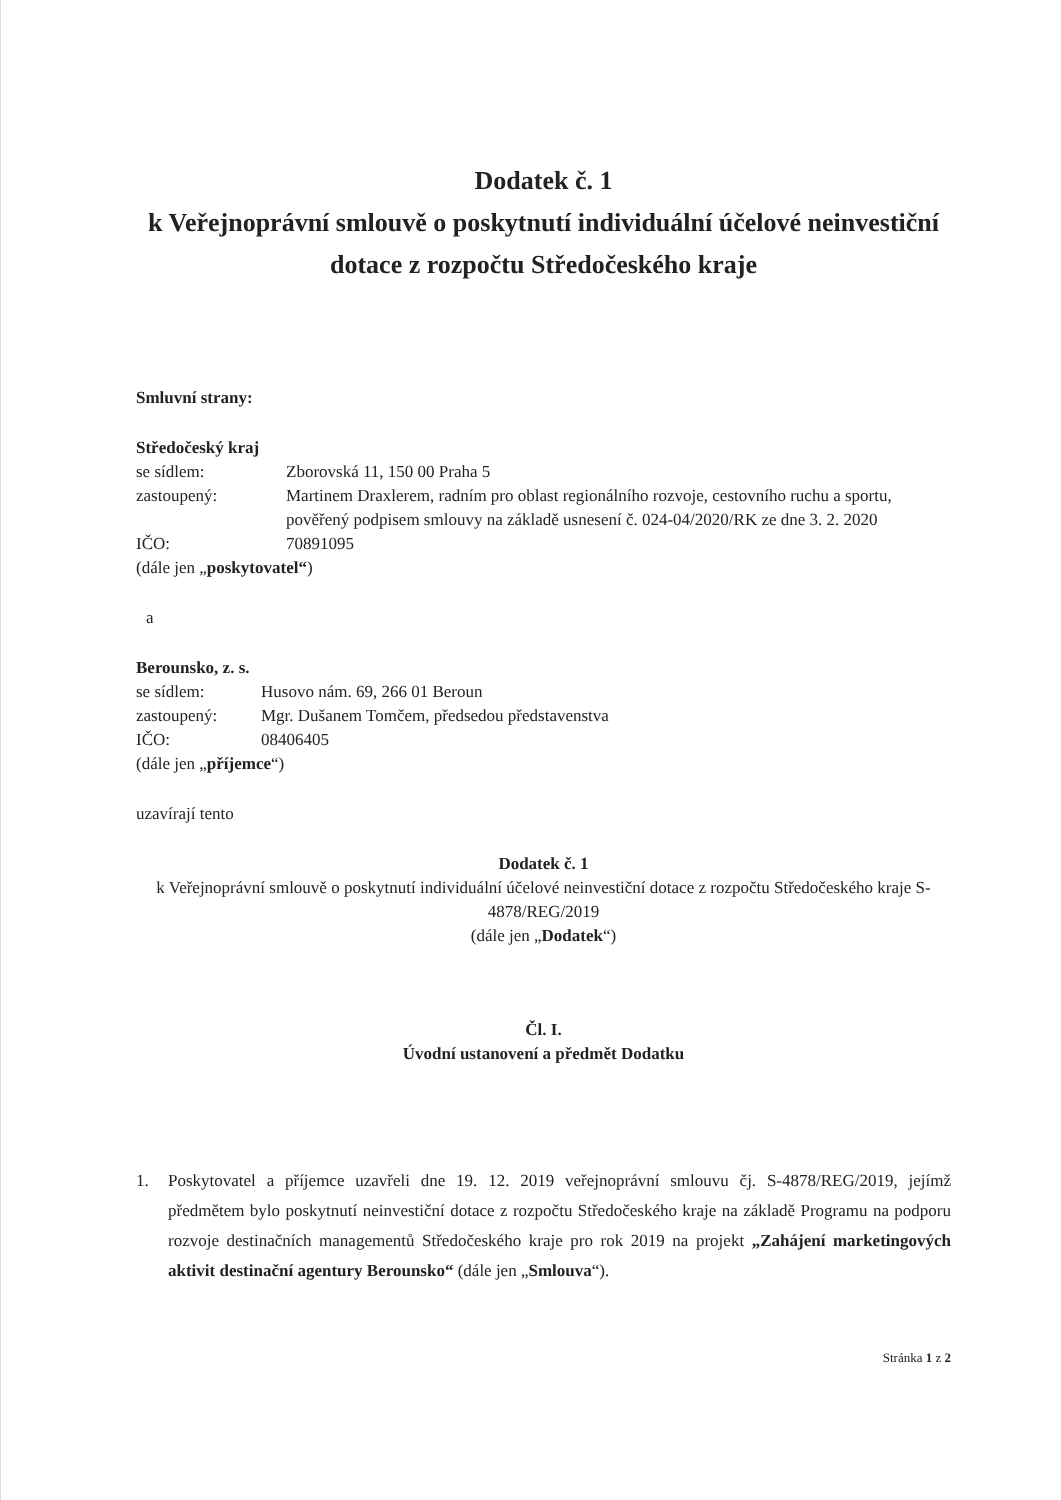Dodatek č. 1
k Veřejnoprávní smlouvě o poskytnutí individuální účelové neinvestiční dotace z rozpočtu Středočeského kraje
Smluvní strany:
Středočeský kraj
se sídlem: Zborovská 11, 150 00 Praha 5
zastoupený: Martinem Draxlerem, radním pro oblast regionálního rozvoje, cestovního ruchu a sportu, pověřený podpisem smlouvy na základě usnesení č. 024-04/2020/RK ze dne 3. 2. 2020
IČO: 70891095
(dále jen „poskytovatel“)
a
Berounsko, z. s.
se sídlem: Husovo nám. 69, 266 01 Beroun
zastoupený: Mgr. Dušanem Tomčem, předsedou představenstva
IČO: 08406405
(dále jen „příjemce“)
uzavírají tento
Dodatek č. 1
k Veřejnoprávní smlouvě o poskytnutí individuální účelové neinvestiční dotace z rozpočtu Středočeského kraje S-4878/REG/2019
(dále jen „Dodatek“)
Čl. I.
Úvodní ustanovení a předmět Dodatku
1. Poskytovatel a příjemce uzavřeli dne 19. 12. 2019 veřejnoprávní smlouvu čj. S-4878/REG/2019, jejímž předmětem bylo poskytnutí neinvestiční dotace z rozpočtu Středočeského kraje na základě Programu na podporu rozvoje destinačních managementů Středočeského kraje pro rok 2019 na projekt „Zahájení marketingových aktivit destinační agentury Berounsko“ (dále jen „Smlouva“).
Stránka 1 z 2